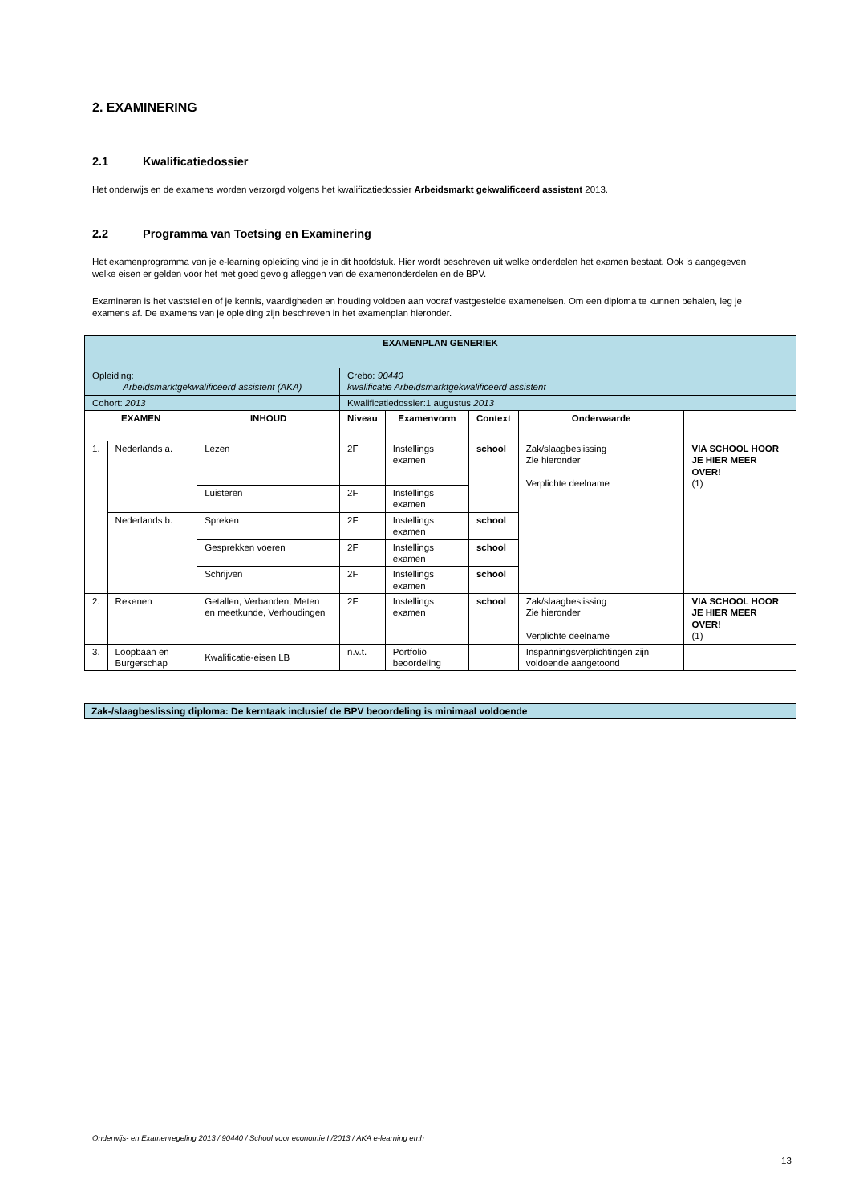2. EXAMINERING
2.1 Kwalificatiedossier
Het onderwijs en de examens worden verzorgd volgens het kwalificatiedossier Arbeidsmarkt gekwalificeerd assistent 2013.
2.2 Programma van Toetsing en Examinering
Het examenprogramma van je e-learning opleiding vind je in dit hoofdstuk. Hier wordt beschreven uit welke onderdelen het examen bestaat. Ook is aangegeven welke eisen er gelden voor het met goed gevolg afleggen van de examenonderdelen en de BPV.
Examineren is het vaststellen of je kennis, vaardigheden en houding voldoen aan vooraf vastgestelde exameneisen. Om een diploma te kunnen behalen, leg je examens af. De examens van je opleiding zijn beschreven in het examenplan hieronder.
| EXAMENPLAN GENERIEK | | | | | | | |
| --- | --- | --- | --- | --- | --- | --- | --- |
| Opleiding: Arbeidsmarktgekwalificeerd assistent (AKA) | | | Crebo: 90440 kwalificatie Arbeidsmarktgekwalificeerd assistent | | | | |
| Cohort: 2013 | | | Kwalificatiedossier:1 augustus 2013 | | | | |
| EXAMEN | | INHOUD | Niveau | Examenvorm | Context | Onderwaarde | |
| 1. | Nederlands a. | Lezen | 2F | Instellings examen | school | Zak/slaagbeslissing Zie hieronder Verplichte deelname | VIA SCHOOL HOOR JE HIER MEER OVER! (1) |
| | | Luisteren | 2F | Instellings examen | | | |
| | Nederlands b. | Spreken | 2F | Instellings examen | school | | |
| | | Gesprekken voeren | 2F | Instellings examen | school | | |
| | | Schrijven | 2F | Instellings examen | school | | |
| 2. | Rekenen | Getallen, Verbanden, Meten en meetkunde, Verhoudingen | 2F | Instellings examen | school | Zak/slaagbeslissing Zie hieronder Verplichte deelname | VIA SCHOOL HOOR JE HIER MEER OVER! (1) |
| 3. | Loopbaan en Burgerschap | Kwalificatie-eisen LB | n.v.t. | Portfolio beoordeling | | Inspanningsverplichtingen zijn voldoende aangetoond | |
Zak-/slaagbeslissing diploma: De kerntaak inclusief de BPV beoordeling is minimaal voldoende
Onderwijs- en Examenregeling 2013 / 90440 / School voor economie I /2013 / AKA e-learning emh
13